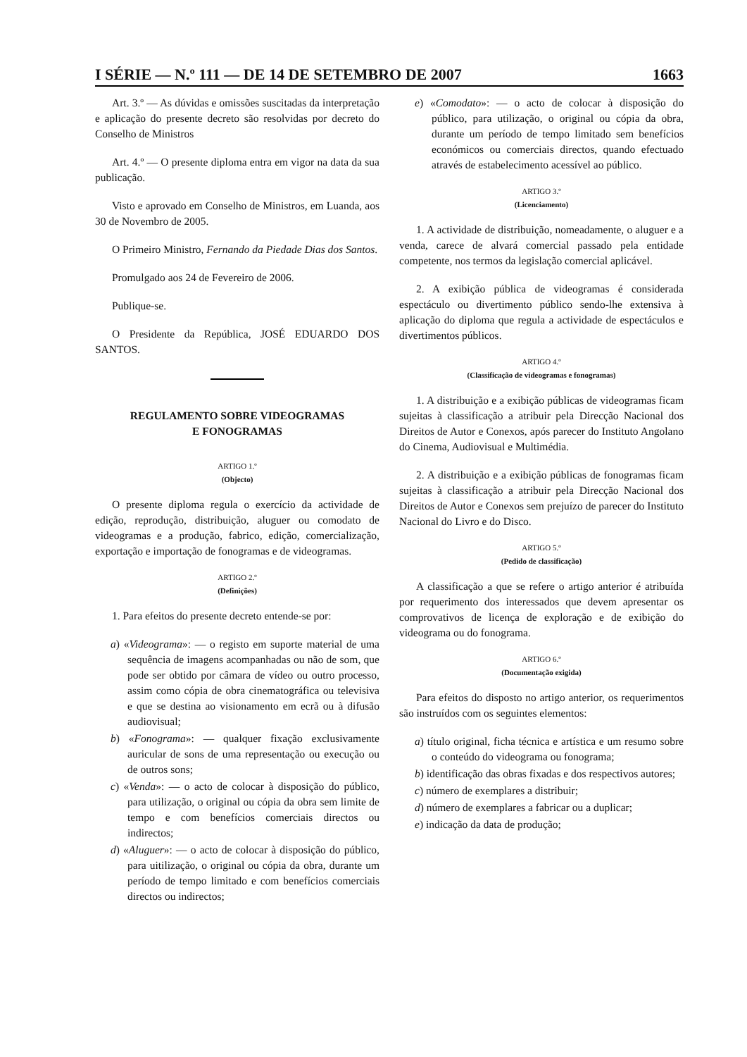I SÉRIE — N.º 111 — DE 14 DE SETEMBRO DE 2007 1663
Art. 3.º — As dúvidas e omissões suscitadas da interpretação e aplicação do presente decreto são resolvidas por decreto do Conselho de Ministros
Art. 4.º — O presente diploma entra em vigor na data da sua publicação.
Visto e aprovado em Conselho de Ministros, em Luanda, aos 30 de Novembro de 2005.
O Primeiro Ministro, Fernando da Piedade Dias dos Santos.
Promulgado aos 24 de Fevereiro de 2006.
Publique-se.
O Presidente da República, JOSÉ EDUARDO DOS SANTOS.
REGULAMENTO SOBRE VIDEOGRAMAS
E FONOGRAMAS
ARTIGO 1.º
(Objecto)
O presente diploma regula o exercício da actividade de edição, reprodução, distribuição, aluguer ou comodato de videogramas e a produção, fabrico, edição, comercialização, exportação e importação de fonogramas e de videogramas.
ARTIGO 2.º
(Definições)
1. Para efeitos do presente decreto entende-se por:
a) «Videograma»: — o registo em suporte material de uma sequência de imagens acompanhadas ou não de som, que pode ser obtido por câmara de vídeo ou outro processo, assim como cópia de obra cinematográfica ou televisiva e que se destina ao visionamento em ecrã ou à difusão audiovisual;
b) «Fonograma»: — qualquer fixação exclusivamente auricular de sons de uma representação ou execução ou de outros sons;
c) «Venda»: — o acto de colocar à disposição do público, para utilização, o original ou cópia da obra sem limite de tempo e com benefícios comerciais directos ou indirectos;
d) «Aluguer»: — o acto de colocar à disposição do público, para uitilização, o original ou cópia da obra, durante um período de tempo limitado e com benefícios comerciais directos ou indirectos;
e) «Comodato»: — o acto de colocar à disposição do público, para utilização, o original ou cópia da obra, durante um período de tempo limitado sem benefícios económicos ou comerciais directos, quando efectuado através de estabelecimento acessível ao público.
ARTIGO 3.º
(Licenciamento)
1. A actividade de distribuição, nomeadamente, o aluguer e a venda, carece de alvará comercial passado pela entidade competente, nos termos da legislação comercial aplicável.
2. A exibição pública de videogramas é considerada espectáculo ou divertimento público sendo-lhe extensiva à aplicação do diploma que regula a actividade de espectáculos e divertimentos públicos.
ARTIGO 4.º
(Classificação de videogramas e fonogramas)
1. A distribuição e a exibição públicas de videogramas ficam sujeitas à classificação a atribuir pela Direcção Nacional dos Direitos de Autor e Conexos, após parecer do Instituto Angolano do Cinema, Audiovisual e Multimédia.
2. A distribuição e a exibição públicas de fonogramas ficam sujeitas à classificação a atribuir pela Direcção Nacional dos Direitos de Autor e Conexos sem prejuízo de parecer do Instituto Nacional do Livro e do Disco.
ARTIGO 5.º
(Pedido de classificação)
A classificação a que se refere o artigo anterior é atribuída por requerimento dos interessados que devem apresentar os comprovativos de licença de exploração e de exibição do videograma ou do fonograma.
ARTIGO 6.º
(Documentação exigida)
Para efeitos do disposto no artigo anterior, os requerimentos são instruídos com os seguintes elementos:
a) título original, ficha técnica e artística e um resumo sobre o conteúdo do videograma ou fonograma;
b) identificação das obras fixadas e dos respectivos autores;
c) número de exemplares a distribuir;
d) número de exemplares a fabricar ou a duplicar;
e) indicação da data de produção;